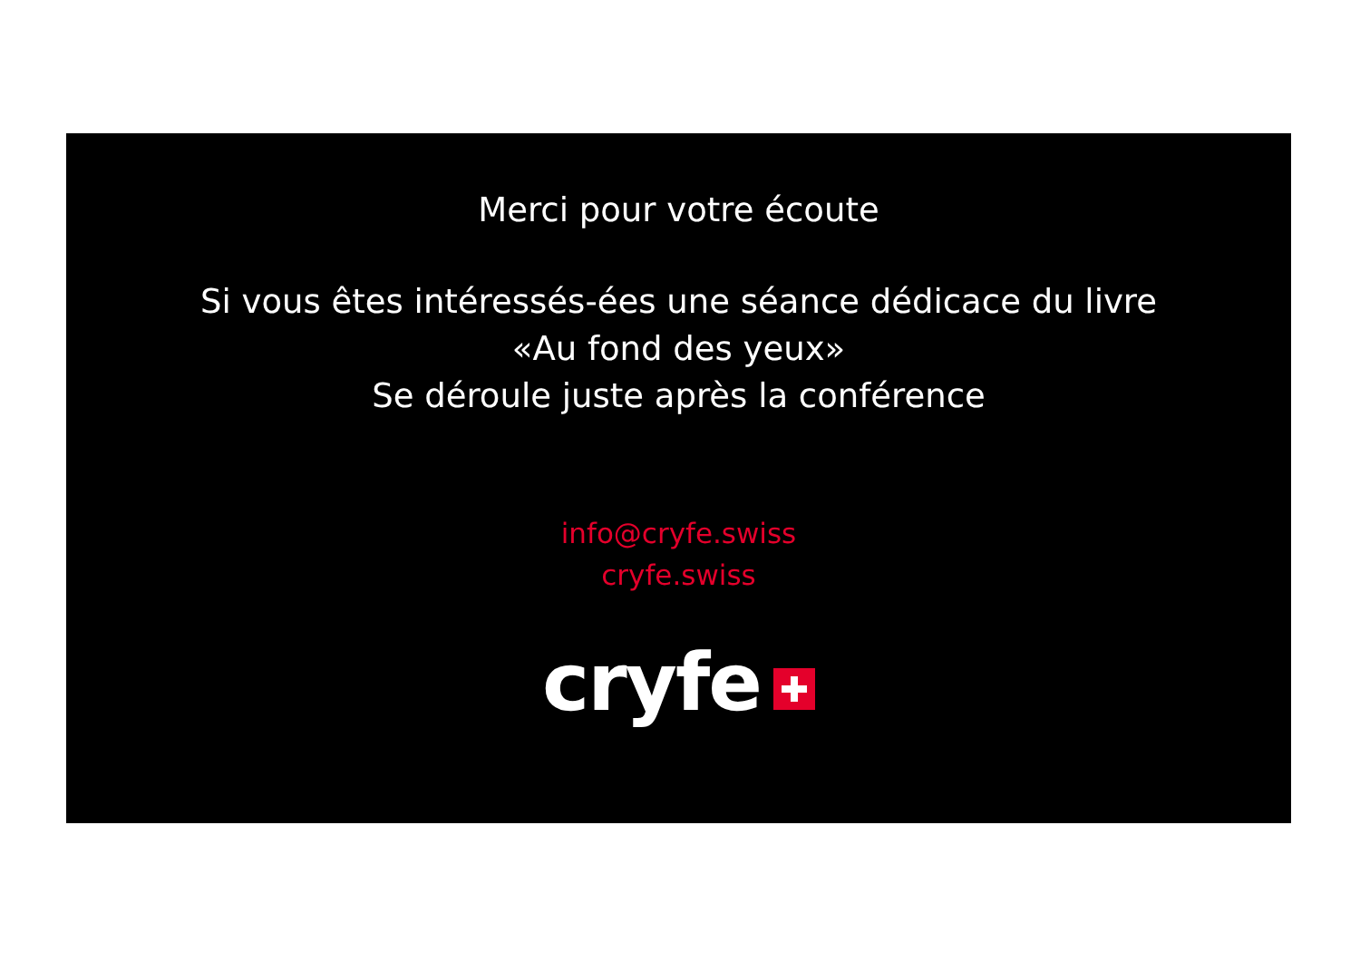Merci pour votre écoute
Si vous êtes intéressés-ées une séance dédicace du livre
«Au fond des yeux»
Se déroule juste après la conférence
info@cryfe.swiss
cryfe.swiss
cryfe